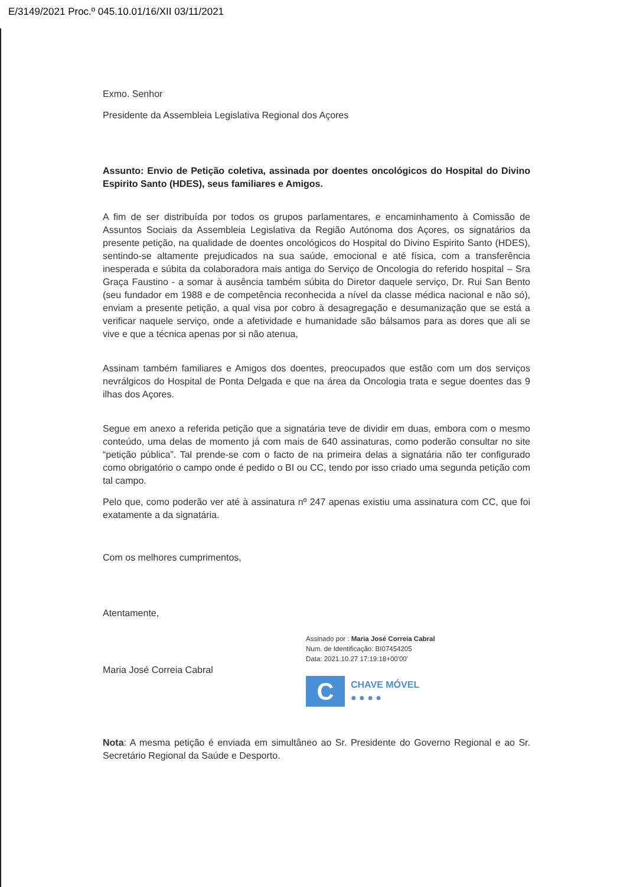E/3149/2021 Proc.º 045.10.01/16/XII 03/11/2021
Exmo. Senhor
Presidente da Assembleia Legislativa Regional dos Açores
Assunto: Envio de Petição coletiva, assinada por doentes oncológicos do Hospital do Divino Espirito Santo (HDES), seus familiares e Amigos.
A fim de ser distribuída por todos os grupos parlamentares, e encaminhamento à Comissão de Assuntos Sociais da Assembleia Legislativa da Região Autónoma dos Açores, os signatários da presente petição, na qualidade de doentes oncológicos do Hospital do Divino Espirito Santo (HDES), sentindo-se altamente prejudicados na sua saúde, emocional e até física, com a transferência inesperada e súbita da colaboradora mais antiga do Serviço de Oncologia do referido hospital – Sra Graça Faustino - a somar à ausência também súbita do Diretor daquele serviço, Dr. Rui San Bento (seu fundador em 1988 e de competência reconhecida a nível da classe médica nacional e não só), enviam a presente petição, a qual visa por cobro à desagregação e desumanização que se está a verificar naquele serviço, onde a afetividade e humanidade são bálsamos para as dores que ali se vive e que a técnica apenas por si não atenua,
Assinam também familiares e Amigos dos doentes, preocupados que estão com um dos serviços nevrálgicos do Hospital de Ponta Delgada e que na área da Oncologia trata e segue doentes das 9 ilhas dos Açores.
Segue em anexo a referida petição que a signatária teve de dividir em duas, embora com o mesmo conteúdo, uma delas de momento já com mais de 640 assinaturas, como poderão consultar no site “petição pública”. Tal prende-se com o facto de na primeira delas a signatária não ter configurado como obrigatório o campo onde é pedido o BI ou CC, tendo por isso criado uma segunda petição com tal campo.
Pelo que, como poderão ver até à assinatura nº 247 apenas existiu uma assinatura com CC, que foi exatamente a da signatária.
Com os melhores cumprimentos,
Atentamente,
Maria José Correia Cabral
Assinado por : Maria José Correia Cabral
Num. de Identificação: BI07454205
Data: 2021.10.27 17:19:18+00'00'
C
CHAVE MÓVEL
● ● ● ●
Nota: A mesma petição é enviada em simultâneo ao Sr. Presidente do Governo Regional e ao Sr. Secretário Regional da Saúde e Desporto.